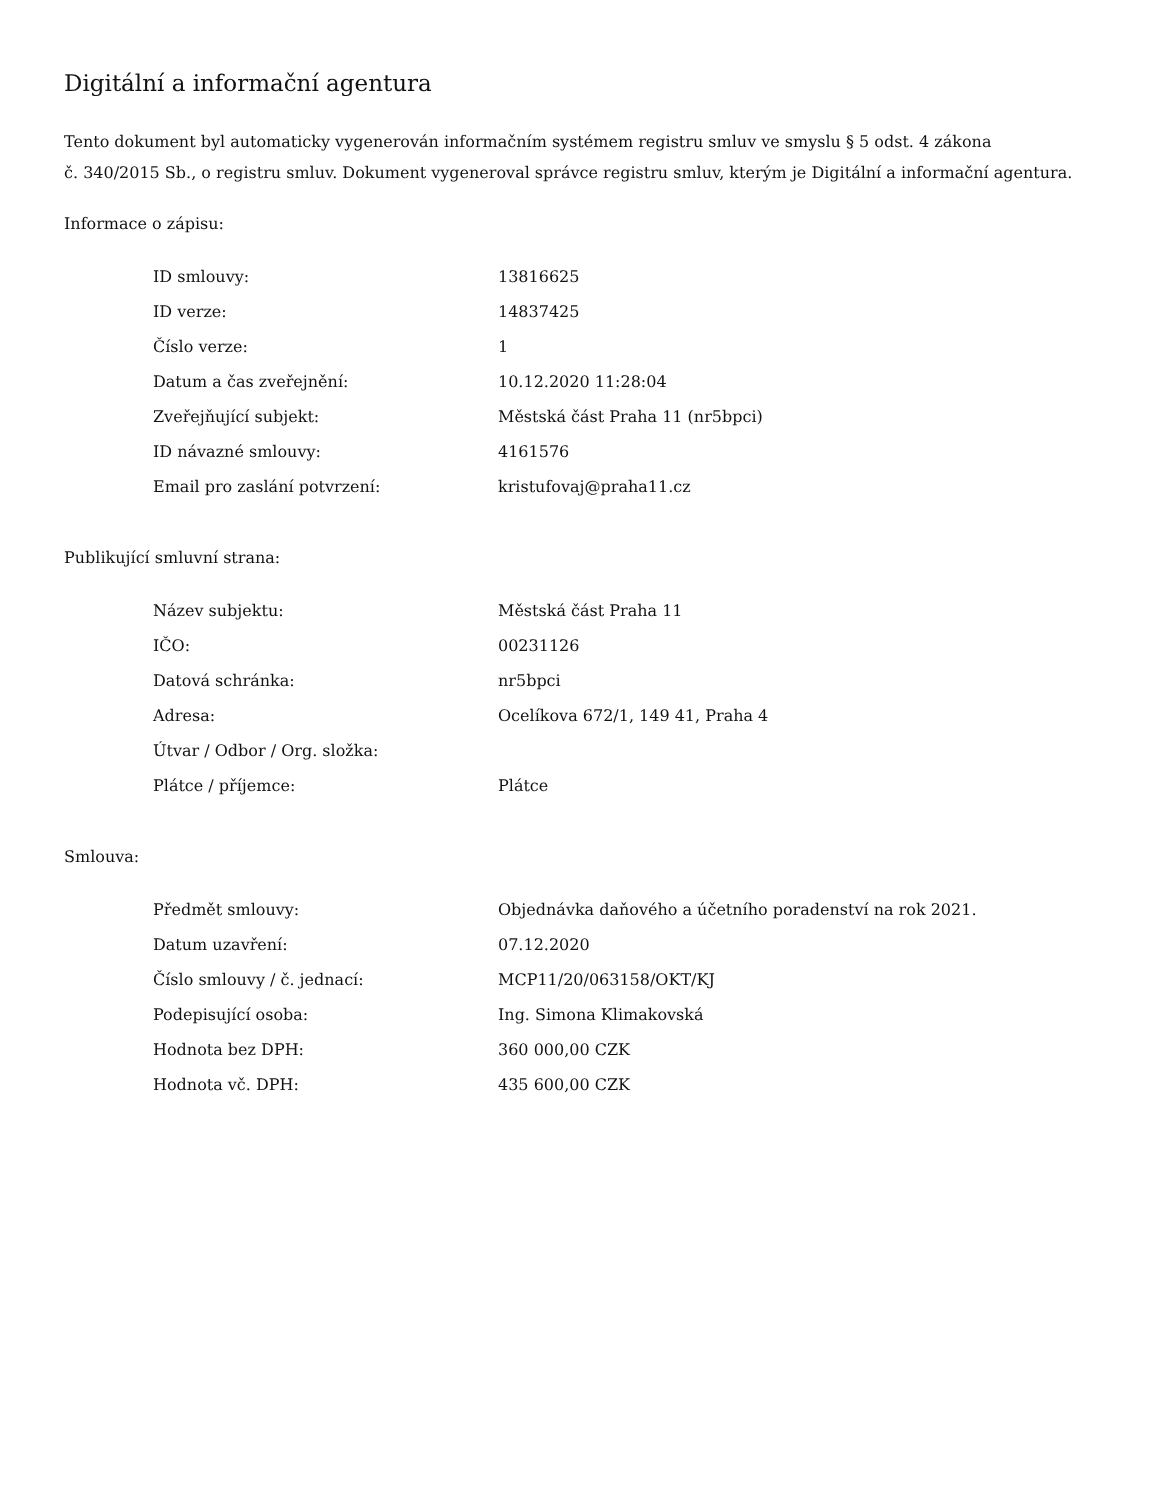Digitální a informační agentura
Tento dokument byl automaticky vygenerován informačním systémem registru smluv ve smyslu § 5 odst. 4 zákona
č. 340/2015 Sb., o registru smluv. Dokument vygeneroval správce registru smluv, kterým je Digitální a informační agentura.
Informace o zápisu:
| ID smlouvy: | 13816625 |
| ID verze: | 14837425 |
| Číslo verze: | 1 |
| Datum a čas zveřejnění: | 10.12.2020 11:28:04 |
| Zveřejňující subjekt: | Městská část Praha 11 (nr5bpci) |
| ID návazné smlouvy: | 4161576 |
| Email pro zaslání potvrzení: | kristufovaj@praha11.cz |
Publikující smluvní strana:
| Název subjektu: | Městská část Praha 11 |
| IČO: | 00231126 |
| Datová schránka: | nr5bpci |
| Adresa: | Ocelíkova 672/1, 149 41, Praha 4 |
| Útvar / Odbor / Org. složka: | |
| Plátce / příjemce: | Plátce |
Smlouva:
| Předmět smlouvy: | Objednávka daňového a účetního poradenství na rok 2021. |
| Datum uzavření: | 07.12.2020 |
| Číslo smlouvy / č. jednací: | MCP11/20/063158/OKT/KJ |
| Podepisující osoba: | Ing. Simona Klimakovská |
| Hodnota bez DPH: | 360 000,00 CZK |
| Hodnota vč. DPH: | 435 600,00 CZK |